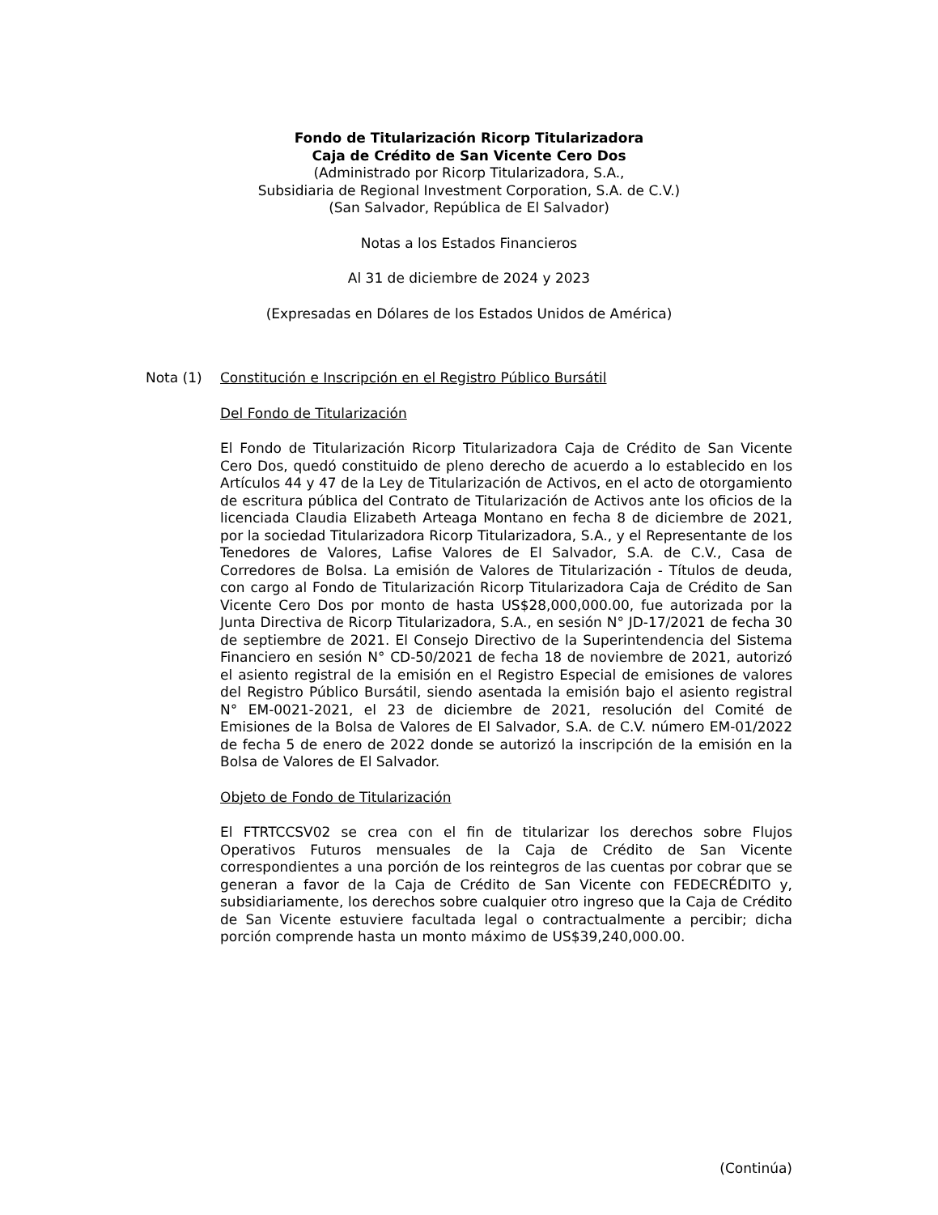Fondo de Titularización Ricorp Titularizadora
Caja de Crédito de San Vicente Cero Dos
(Administrado por Ricorp Titularizadora, S.A.,
Subsidiaria de Regional Investment Corporation, S.A. de C.V.)
(San Salvador, República de El Salvador)
Notas a los Estados Financieros
Al 31 de diciembre de 2024 y 2023
(Expresadas en Dólares de los Estados Unidos de América)
Nota (1) Constitución e Inscripción en el Registro Público Bursátil
Del Fondo de Titularización
El Fondo de Titularización Ricorp Titularizadora Caja de Crédito de San Vicente Cero Dos, quedó constituido de pleno derecho de acuerdo a lo establecido en los Artículos 44 y 47 de la Ley de Titularización de Activos, en el acto de otorgamiento de escritura pública del Contrato de Titularización de Activos ante los oficios de la licenciada Claudia Elizabeth Arteaga Montano en fecha 8 de diciembre de 2021, por la sociedad Titularizadora Ricorp Titularizadora, S.A., y el Representante de los Tenedores de Valores, Lafise Valores de El Salvador, S.A. de C.V., Casa de Corredores de Bolsa. La emisión de Valores de Titularización - Títulos de deuda, con cargo al Fondo de Titularización Ricorp Titularizadora Caja de Crédito de San Vicente Cero Dos por monto de hasta US$28,000,000.00, fue autorizada por la Junta Directiva de Ricorp Titularizadora, S.A., en sesión N° JD-17/2021 de fecha 30 de septiembre de 2021. El Consejo Directivo de la Superintendencia del Sistema Financiero en sesión N° CD-50/2021 de fecha 18 de noviembre de 2021, autorizó el asiento registral de la emisión en el Registro Especial de emisiones de valores del Registro Público Bursátil, siendo asentada la emisión bajo el asiento registral N° EM-0021-2021, el 23 de diciembre de 2021, resolución del Comité de Emisiones de la Bolsa de Valores de El Salvador, S.A. de C.V. número EM-01/2022 de fecha 5 de enero de 2022 donde se autorizó la inscripción de la emisión en la Bolsa de Valores de El Salvador.
Objeto de Fondo de Titularización
El FTRTCCSV02 se crea con el fin de titularizar los derechos sobre Flujos Operativos Futuros mensuales de la Caja de Crédito de San Vicente correspondientes a una porción de los reintegros de las cuentas por cobrar que se generan a favor de la Caja de Crédito de San Vicente con FEDECRÉDITO y, subsidiariamente, los derechos sobre cualquier otro ingreso que la Caja de Crédito de San Vicente estuviere facultada legal o contractualmente a percibir; dicha porción comprende hasta un monto máximo de US$39,240,000.00.
(Continúa)